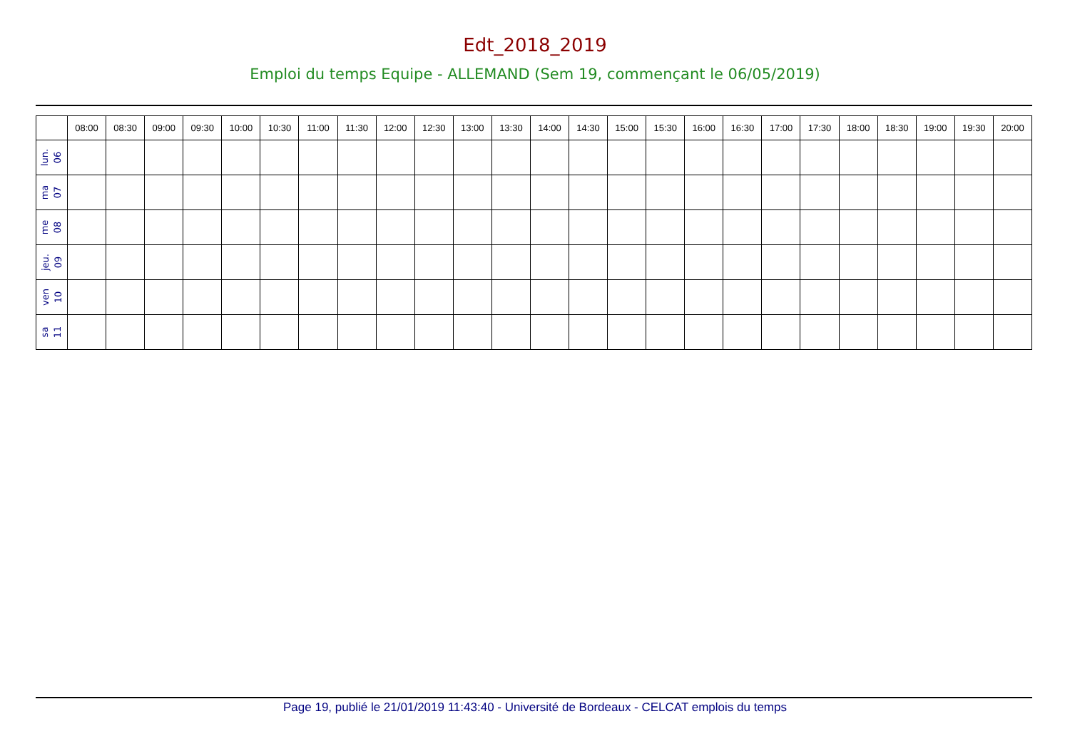Edt_2018_2019
Emploi du temps Equipe - ALLEMAND (Sem 19, commençant le 06/05/2019)
| | 08:00 | 08:30 | 09:00 | 09:30 | 10:00 | 10:30 | 11:00 | 11:30 | 12:00 | 12:30 | 13:00 | 13:30 | 14:00 | 14:30 | 15:00 | 15:30 | 16:00 | 16:30 | 17:00 | 17:30 | 18:00 | 18:30 | 19:00 | 19:30 | 20:00 |
| --- | --- | --- | --- | --- | --- | --- | --- | --- | --- | --- | --- | --- | --- | --- | --- | --- | --- | --- | --- | --- | --- | --- | --- | --- | --- |
| lun. 06 | | | | | | | | | | | | | | | | | | | | | | | | | |
| ma 07 | | | | | | | | | | | | | | | | | | | | | | | | | |
| me 08 | | | | | | | | | | | | | | | | | | | | | | | | | |
| jeu. 09 | | | | | | | | | | | | | | | | | | | | | | | | | |
| ven 10 | | | | | | | | | | | | | | | | | | | | | | | | | |
| sa 11 | | | | | | | | | | | | | | | | | | | | | | | | | |
Page 19, publié le 21/01/2019 11:43:40 - Université de Bordeaux - CELCAT emplois du temps